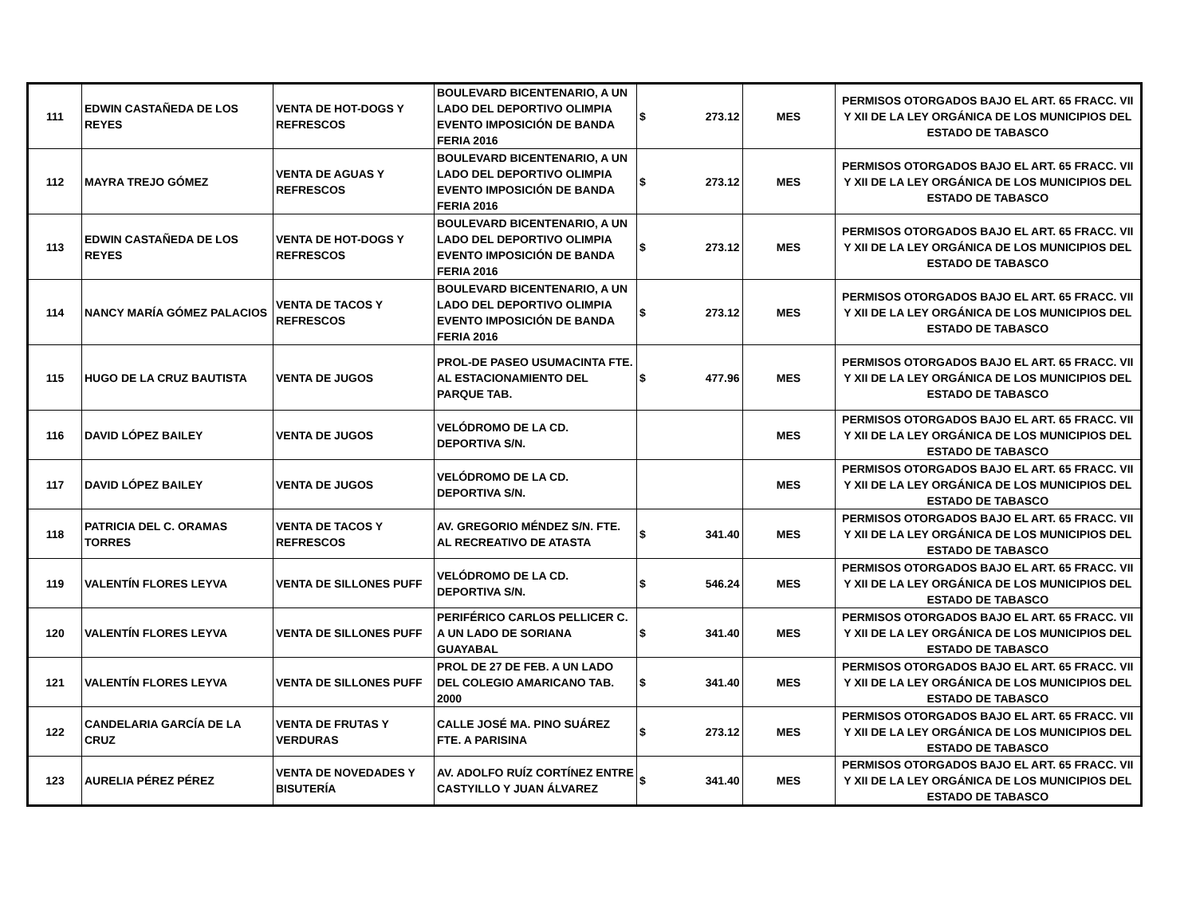| 111 | EDWIN CASTAÑEDA DE LOS REYES | VENTA DE HOT-DOGS Y REFRESCOS | BOULEVARD BICENTENARIO, A UN LADO DEL DEPORTIVO OLIMPIA EVENTO IMPOSICIÓN DE BANDA FERIA 2016 | $ | 273.12 | MES | PERMISOS OTORGADOS BAJO EL ART. 65 FRACC. VII Y XII DE LA LEY ORGÁNICA DE LOS MUNICIPIOS DEL ESTADO DE TABASCO |
| 112 | MAYRA TREJO GÓMEZ | VENTA DE AGUAS Y REFRESCOS | BOULEVARD BICENTENARIO, A UN LADO DEL DEPORTIVO OLIMPIA EVENTO IMPOSICIÓN DE BANDA FERIA 2016 | $ | 273.12 | MES | PERMISOS OTORGADOS BAJO EL ART. 65 FRACC. VII Y XII DE LA LEY ORGÁNICA DE LOS MUNICIPIOS DEL ESTADO DE TABASCO |
| 113 | EDWIN CASTAÑEDA DE LOS REYES | VENTA DE HOT-DOGS Y REFRESCOS | BOULEVARD BICENTENARIO, A UN LADO DEL DEPORTIVO OLIMPIA EVENTO IMPOSICIÓN DE BANDA FERIA 2016 | $ | 273.12 | MES | PERMISOS OTORGADOS BAJO EL ART. 65 FRACC. VII Y XII DE LA LEY ORGÁNICA DE LOS MUNICIPIOS DEL ESTADO DE TABASCO |
| 114 | NANCY MARÍA GÓMEZ PALACIOS | VENTA DE TACOS Y REFRESCOS | BOULEVARD BICENTENARIO, A UN LADO DEL DEPORTIVO OLIMPIA EVENTO IMPOSICIÓN DE BANDA FERIA 2016 | $ | 273.12 | MES | PERMISOS OTORGADOS BAJO EL ART. 65 FRACC. VII Y XII DE LA LEY ORGÁNICA DE LOS MUNICIPIOS DEL ESTADO DE TABASCO |
| 115 | HUGO DE LA CRUZ BAUTISTA | VENTA DE JUGOS | PROL-DE PASEO USUMACINTA FTE. AL ESTACIONAMIENTO DEL PARQUE TAB. | $ | 477.96 | MES | PERMISOS OTORGADOS BAJO EL ART. 65 FRACC. VII Y XII DE LA LEY ORGÁNICA DE LOS MUNICIPIOS DEL ESTADO DE TABASCO |
| 116 | DAVID LÓPEZ BAILEY | VENTA DE JUGOS | VELÓDROMO DE LA CD. DEPORTIVA S/N. | | | MES | PERMISOS OTORGADOS BAJO EL ART. 65 FRACC. VII Y XII DE LA LEY ORGÁNICA DE LOS MUNICIPIOS DEL ESTADO DE TABASCO |
| 117 | DAVID LÓPEZ BAILEY | VENTA DE JUGOS | VELÓDROMO DE LA CD. DEPORTIVA S/N. | | | MES | PERMISOS OTORGADOS BAJO EL ART. 65 FRACC. VII Y XII DE LA LEY ORGÁNICA DE LOS MUNICIPIOS DEL ESTADO DE TABASCO |
| 118 | PATRICIA DEL C. ORAMAS TORRES | VENTA DE TACOS Y REFRESCOS | AV. GREGORIO MÉNDEZ S/N. FTE. AL RECREATIVO DE ATASTA | $ | 341.40 | MES | PERMISOS OTORGADOS BAJO EL ART. 65 FRACC. VII Y XII DE LA LEY ORGÁNICA DE LOS MUNICIPIOS DEL ESTADO DE TABASCO |
| 119 | VALENTÍN FLORES LEYVA | VENTA DE SILLONES PUFF | VELÓDROMO DE LA CD. DEPORTIVA S/N. | $ | 546.24 | MES | PERMISOS OTORGADOS BAJO EL ART. 65 FRACC. VII Y XII DE LA LEY ORGÁNICA DE LOS MUNICIPIOS DEL ESTADO DE TABASCO |
| 120 | VALENTÍN FLORES LEYVA | VENTA DE SILLONES PUFF | PERIFÉRICO CARLOS PELLICER C. A UN LADO DE SORIANA GUAYABAL | $ | 341.40 | MES | PERMISOS OTORGADOS BAJO EL ART. 65 FRACC. VII Y XII DE LA LEY ORGÁNICA DE LOS MUNICIPIOS DEL ESTADO DE TABASCO |
| 121 | VALENTÍN FLORES LEYVA | VENTA DE SILLONES PUFF | PROL DE 27 DE FEB. A UN LADO DEL COLEGIO AMARICANO TAB. 2000 | $ | 341.40 | MES | PERMISOS OTORGADOS BAJO EL ART. 65 FRACC. VII Y XII DE LA LEY ORGÁNICA DE LOS MUNICIPIOS DEL ESTADO DE TABASCO |
| 122 | CANDELARIA GARCÍA DE LA CRUZ | VENTA DE FRUTAS Y VERDURAS | CALLE JOSÉ MA. PINO SUÁREZ FTE. A PARISINA | $ | 273.12 | MES | PERMISOS OTORGADOS BAJO EL ART. 65 FRACC. VII Y XII DE LA LEY ORGÁNICA DE LOS MUNICIPIOS DEL ESTADO DE TABASCO |
| 123 | AURELIA PÉREZ PÉREZ | VENTA DE NOVEDADES Y BISUTERÍA | AV. ADOLFO RUÍZ CORTÍNEZ ENTRE CASTYILLO Y JUAN ÁLVAREZ | $ | 341.40 | MES | PERMISOS OTORGADOS BAJO EL ART. 65 FRACC. VII Y XII DE LA LEY ORGÁNICA DE LOS MUNICIPIOS DEL ESTADO DE TABASCO |